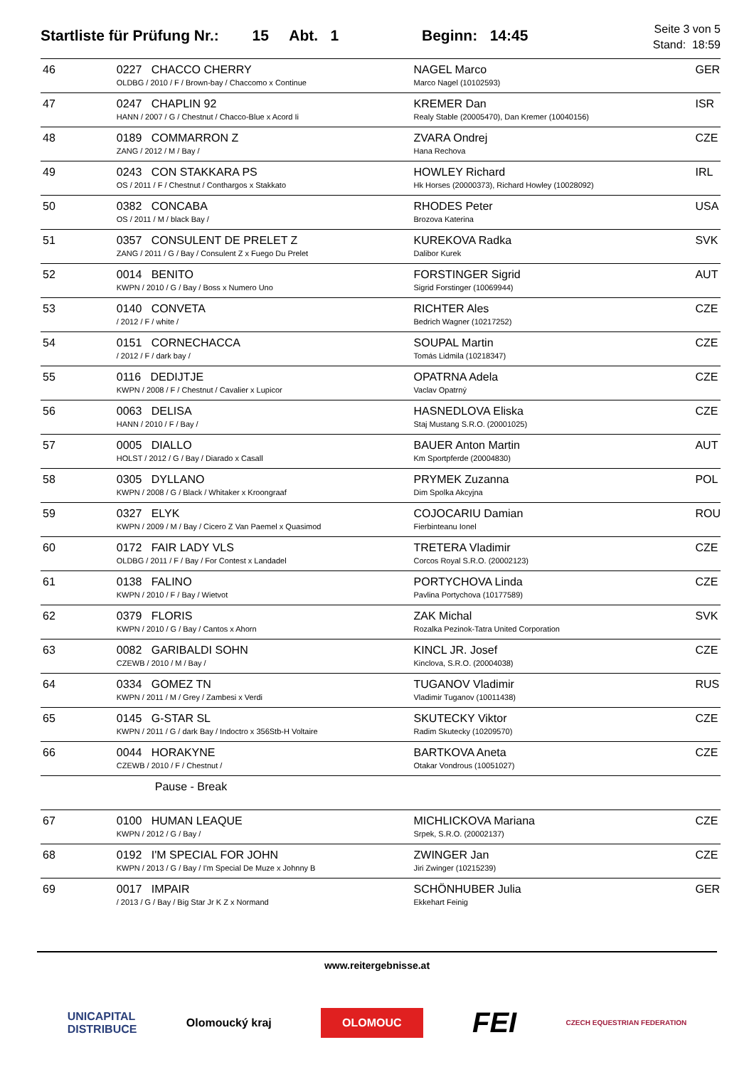Startliste für Prüfung Nr.: 15 Abt. 1 Beginn: 14:45
Seite 3 von 5
Stand: 18:59
| 46 | 0227 CHACCO CHERRY OLDBG / 2010 / F / Brown-bay / Chaccomo x Continue | NAGEL Marco Marco Nagel (10102593) | GER |
| 47 | 0247 CHAPLIN 92 HANN / 2007 / G / Chestnut / Chacco-Blue x Acord Ii | KREMER Dan Realy Stable (20005470), Dan Kremer (10040156) | ISR |
| 48 | 0189 COMMARRON Z ZANG / 2012 / M / Bay / | ZVARA Ondrej Hana Rechova | CZE |
| 49 | 0243 CON STAKKARA PS OS / 2011 / F / Chestnut / Conthargos x Stakkato | HOWLEY Richard Hk Horses (20000373), Richard Howley (10028092) | IRL |
| 50 | 0382 CONCABA OS / 2011 / M / black Bay / | RHODES Peter Brozova Katerina | USA |
| 51 | 0357 CONSULENT DE PRELET Z ZANG / 2011 / G / Bay / Consulent Z x Fuego Du Prelet | KUREKOVA Radka Dalibor Kurek | SVK |
| 52 | 0014 BENITO KWPN / 2010 / G / Bay / Boss x Numero Uno | FORSTINGER Sigrid Sigrid Forstinger (10069944) | AUT |
| 53 | 0140 CONVETA / 2012 / F / white / | RICHTER Ales Bedrich Wagner (10217252) | CZE |
| 54 | 0151 CORNECHACCA / 2012 / F / dark bay / | SOUPAL Martin Tomás Lidmila (10218347) | CZE |
| 55 | 0116 DEDIJTJE KWPN / 2008 / F / Chestnut / Cavalier x Lupicor | OPATRNA Adela Vaclav Opatrný | CZE |
| 56 | 0063 DELISA HANN / 2010 / F / Bay / | HASNEDLOVA Eliska Staj Mustang S.R.O. (20001025) | CZE |
| 57 | 0005 DIALLO HOLST / 2012 / G / Bay / Diarado x Casall | BAUER Anton Martin Km Sportpferde (20004830) | AUT |
| 58 | 0305 DYLLANO KWPN / 2008 / G / Black / Whitaker x Kroongraaf | PRYMEK Zuzanna Dim Spolka Akcyjna | POL |
| 59 | 0327 ELYK KWPN / 2009 / M / Bay / Cicero Z Van Paemel x Quasimod | COJOCARIU Damian Fierbinteanu Ionel | ROU |
| 60 | 0172 FAIR LADY VLS OLDBG / 2011 / F / Bay / For Contest x Landadel | TRETERA Vladimir Corcos Royal S.R.O. (20002123) | CZE |
| 61 | 0138 FALINO KWPN / 2010 / F / Bay / Wietvot | PORTYCHOVA Linda Pavlina Portychova (10177589) | CZE |
| 62 | 0379 FLORIS KWPN / 2010 / G / Bay / Cantos x Ahorn | ZAK Michal Rozalka Pezinok-Tatra United Corporation | SVK |
| 63 | 0082 GARIBALDI SOHN CZEWB / 2010 / M / Bay / | KINCL JR. Josef Kinclova, S.R.O. (20004038) | CZE |
| 64 | 0334 GOMEZ TN KWPN / 2011 / M / Grey / Zambesi x Verdi | TUGANOV Vladimir Vladimir Tuganov (10011438) | RUS |
| 65 | 0145 G-STAR SL KWPN / 2011 / G / dark Bay / Indoctro x 356Stb-H Voltaire | SKUTECKY Viktor Radim Skutecky (10209570) | CZE |
| 66 | 0044 HORAKYNE CZEWB / 2010 / F / Chestnut / | BARTKOVA Aneta Otakar Vondrous (10051027) | CZE |
| | Pause - Break | | |
| 67 | 0100 HUMAN LEAQUE KWPN / 2012 / G / Bay / | MICHLICKOVA Mariana Srpek, S.R.O. (20002137) | CZE |
| 68 | 0192 I'M SPECIAL FOR JOHN KWPN / 2013 / G / Bay / I'm Special De Muze x Johnny B | ZWINGER Jan Jiri Zwinger (10215239) | CZE |
| 69 | 0017 IMPAIR / 2013 / G / Bay / Big Star Jr K Z x Normand | SCHÖNHUBER Julia Ekkehart Feinig | GER |
www.reitergebnisse.at
UNICAPITAL
DISTRIBUCE Olomoucký kraj OLOMOUC FEI CZECH EQUESTRIAN FEDERATION